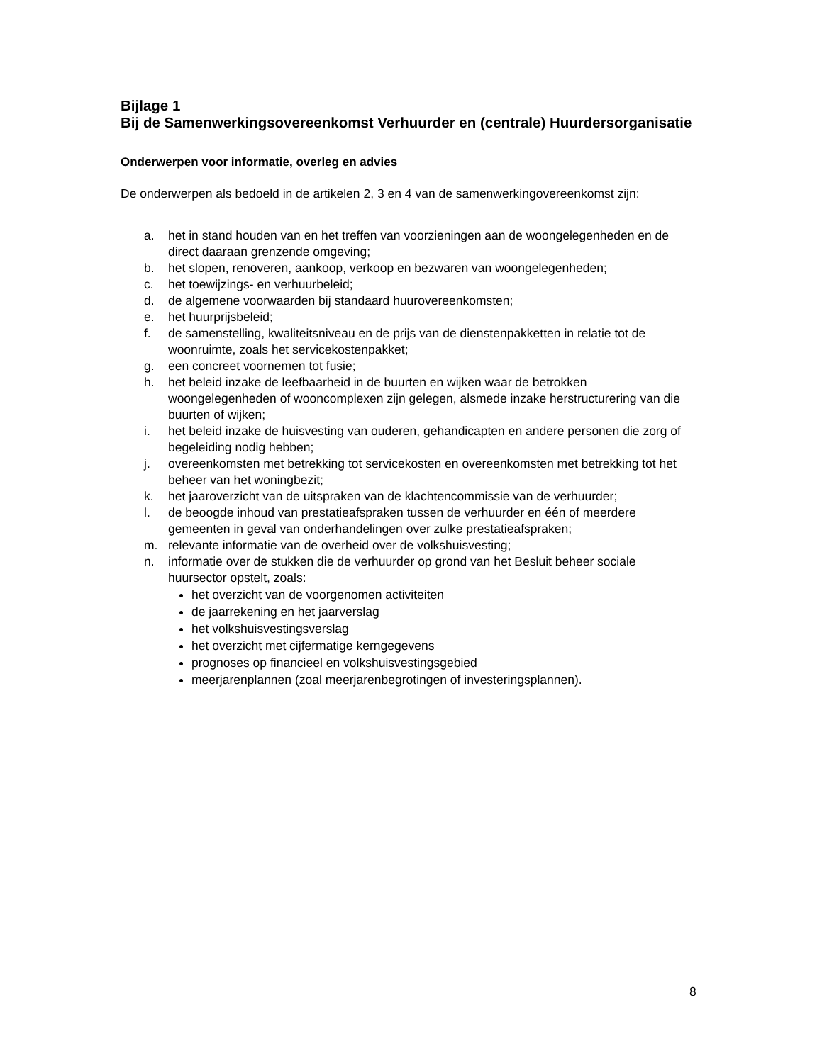Bijlage 1
Bij de Samenwerkingsovereenkomst Verhuurder en (centrale) Huurdersorganisatie
Onderwerpen voor informatie, overleg en advies
De onderwerpen als bedoeld in de artikelen 2, 3 en 4 van de samenwerkingovereenkomst zijn:
a. het in stand houden van en het treffen van voorzieningen aan de woongelegenheden en de direct daaraan grenzende omgeving;
b. het slopen, renoveren, aankoop, verkoop en bezwaren van woongelegenheden;
c. het toewijzings- en verhuurbeleid;
d. de algemene voorwaarden bij standaard huurovereenkomsten;
e. het huurprijsbeleid;
f. de samenstelling, kwaliteitsniveau en de prijs van de dienstenpakketten in relatie tot de woonruimte, zoals het servicekostenpakket;
g. een concreet voornemen tot fusie;
h. het beleid inzake de leefbaarheid in de buurten en wijken waar de betrokken woongelegenheden of wooncomplexen zijn gelegen, alsmede inzake herstructurering van die buurten of wijken;
i. het beleid inzake de huisvesting van ouderen, gehandicapten en andere personen die zorg of begeleiding nodig hebben;
j. overeenkomsten met betrekking tot servicekosten en overeenkomsten met betrekking tot het beheer van het woningbezit;
k. het jaaroverzicht van de uitspraken van de klachtencommissie van de verhuurder;
l. de beoogde inhoud van prestatieafspraken tussen de verhuurder en één of meerdere gemeenten in geval van onderhandelingen over zulke prestatieafspraken;
m. relevante informatie van de overheid over de volkshuisvesting;
n. informatie over de stukken die de verhuurder op grond van het Besluit beheer sociale huursector opstelt, zoals:
het overzicht van de voorgenomen activiteiten
de jaarrekening en het jaarverslag
het volkshuisvestingsverslag
het overzicht met cijfermatige kerngegevens
prognoses op financieel en volkshuisvestingsgebied
meerjarenplannen (zoal meerjarenbegrotingen of investeringsplannen).
8